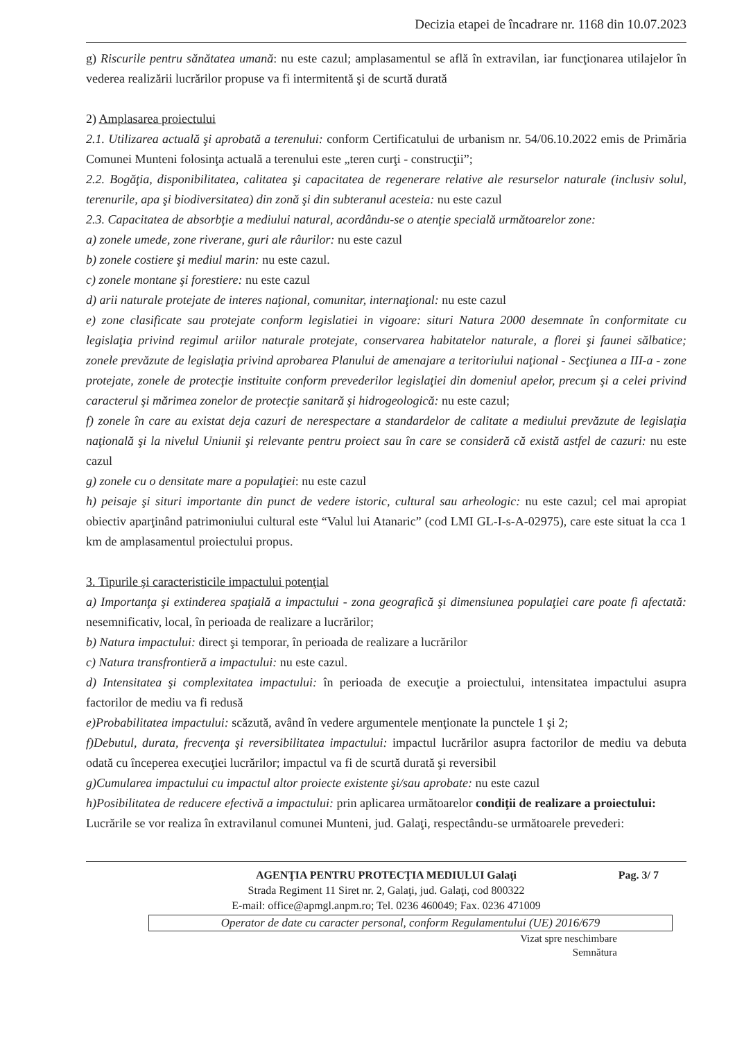Decizia etapei de încadrare nr. 1168 din 10.07.2023
g) Riscurile pentru sănătatea umană: nu este cazul; amplasamentul se află în extravilan, iar funcţionarea utilajelor în vederea realizării lucrărilor propuse va fi intermitentă şi de scurtă durată
2) Amplasarea proiectului
2.1. Utilizarea actuală şi aprobată a terenului: conform Certificatului de urbanism nr. 54/06.10.2022 emis de Primăria Comunei Munteni folosinţa actuală a terenului este „teren curţi - construcţii”;
2.2. Bogăţia, disponibilitatea, calitatea şi capacitatea de regenerare relative ale resurselor naturale (inclusiv solul, terenurile, apa şi biodiversitatea) din zonă şi din subteranul acesteia: nu este cazul
2.3. Capacitatea de absorbţie a mediului natural, acordându-se o atenţie specială următoarelor zone:
a) zonele umede, zone riverane, guri ale râurilor: nu este cazul
b) zonele costiere şi mediul marin: nu este cazul.
c) zonele montane şi forestiere: nu este cazul
d) arii naturale protejate de interes naţional, comunitar, internaţional: nu este cazul
e) zone clasificate sau protejate conform legislatiei in vigoare: situri Natura 2000 desemnate în conformitate cu legislaţia privind regimul ariilor naturale protejate, conservarea habitatelor naturale, a florei şi faunei sălbatice; zonele prevăzute de legislaţia privind aprobarea Planului de amenajare a teritoriului naţional - Secţiunea a III-a - zone protejate, zonele de protecţie instituite conform prevederilor legislaţiei din domeniul apelor, precum şi a celei privind caracterul şi mărimea zonelor de protecţie sanitară şi hidrogeologică: nu este cazul;
f) zonele în care au existat deja cazuri de nerespectare a standardelor de calitate a mediului prevăzute de legislaţia naţională şi la nivelul Uniunii şi relevante pentru proiect sau în care se consideră că există astfel de cazuri: nu este cazul
g) zonele cu o densitate mare a populaţiei: nu este cazul
h) peisaje şi situri importante din punct de vedere istoric, cultural sau arheologic: nu este cazul; cel mai apropiat obiectiv aparţinând patrimoniului cultural este “Valul lui Atanaric” (cod LMI GL-I-s-A-02975), care este situat la cca 1 km de amplasamentul proiectului propus.
3. Tipurile şi caracteristicile impactului potenţial
a) Importanţa şi extinderea spaţială a impactului - zona geografică şi dimensiunea populaţiei care poate fi afectată: nesemnificativ, local, în perioada de realizare a lucrărilor;
b) Natura impactului: direct şi temporar, în perioada de realizare a lucrărilor
c) Natura transfrontieră a impactului: nu este cazul.
d) Intensitatea şi complexitatea impactului: în perioada de execuţie a proiectului, intensitatea impactului asupra factorilor de mediu va fi redusă
e)Probabilitatea impactului: scăzută, având în vedere argumentele menţionate la punctele 1 şi 2;
f)Debutul, durata, frecvenţa şi reversibilitatea impactului: impactul lucrărilor asupra factorilor de mediu va debuta odată cu începerea execuţiei lucrărilor; impactul va fi de scurtă durată şi reversibil
g)Cumularea impactului cu impactul altor proiecte existente şi/sau aprobate: nu este cazul
h)Posibilitatea de reducere efectivă a impactului: prin aplicarea următoarelor condiţii de realizare a proiectului:
Lucrările se vor realiza în extravilanul comunei Munteni, jud. Galaţi, respectându-se următoarele prevederi:
Pag. 3/ 7
AGENŢIA PENTRU PROTECŢIA MEDIULUI Galaţi
Strada Regiment 11 Siret nr. 2, Galaţi, jud. Galaţi, cod 800322
E-mail: office@apmgl.anpm.ro; Tel. 0236 460049; Fax. 0236 471009
Operator de date cu caracter personal, conform Regulamentului (UE) 2016/679
Vizat spre neschimbare
Semnătura